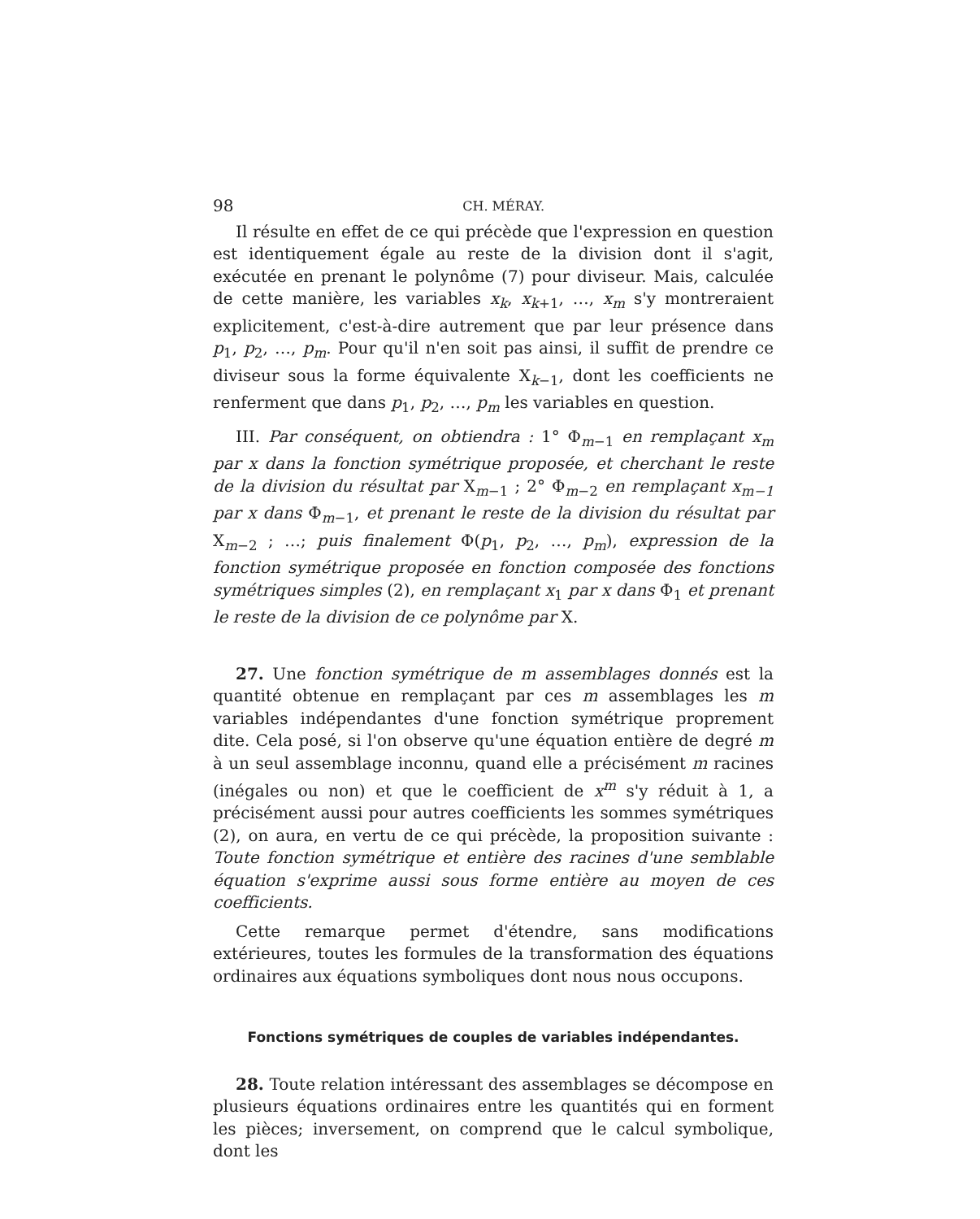98 CH. MÉRAY.
Il résulte en effet de ce qui précède que l'expression en question est identiquement égale au reste de la division dont il s'agit, exécutée en prenant le polynôme (7) pour diviseur. Mais, calculée de cette manière, les variables x<sub>k</sub>, x<sub>k+1</sub>, …, x<sub>m</sub> s'y montreraient explicitement, c'est-à-dire autrement que par leur présence dans p<sub>1</sub>, p<sub>2</sub>, …, p<sub>m</sub>. Pour qu'il n'en soit pas ainsi, il suffit de prendre ce diviseur sous la forme équivalente X<sub>k−1</sub>, dont les coefficients ne renferment que dans p<sub>1</sub>, p<sub>2</sub>, …, p<sub>m</sub> les variables en question.
III. Par conséquent, on obtiendra : 1° Φ<sub>m−1</sub> en remplaçant x<sub>m</sub> par x dans la fonction symétrique proposée, et cherchant le reste de la division du résultat par X<sub>m−1</sub> ; 2° Φ<sub>m−2</sub> en remplaçant x<sub>m−1</sub> par x dans Φ<sub>m−1</sub>, et prenant le reste de la division du résultat par X<sub>m−2</sub> ; …; puis finalement Φ(p<sub>1</sub>, p<sub>2</sub>, …, p<sub>m</sub>), expression de la fonction symétrique proposée en fonction composée des fonctions symétriques simples (2), en remplaçant x<sub>1</sub> par x dans Φ<sub>1</sub> et prenant le reste de la division de ce polynôme par X.
27. Une fonction symétrique de m assemblages donnés est la quantité obtenue en remplaçant par ces m assemblages les m variables indépendantes d'une fonction symétrique proprement dite. Cela posé, si l'on observe qu'une équation entière de degré m à un seul assemblage inconnu, quand elle a précisément m racines (inégales ou non) et que le coefficient de x<sup>m</sup> s'y réduit à 1, a précisément aussi pour autres coefficients les sommes symétriques (2), on aura, en vertu de ce qui précède, la proposition suivante : Toute fonction symétrique et entière des racines d'une semblable équation s'exprime aussi sous forme entière au moyen de ces coefficients.
Cette remarque permet d'étendre, sans modifications extérieures, toutes les formules de la transformation des équations ordinaires aux équations symboliques dont nous nous occupons.
Fonctions symétriques de couples de variables indépendantes.
28. Toute relation intéressant des assemblages se décompose en plusieurs équations ordinaires entre les quantités qui en forment les pièces; inversement, on comprend que le calcul symbolique, dont les